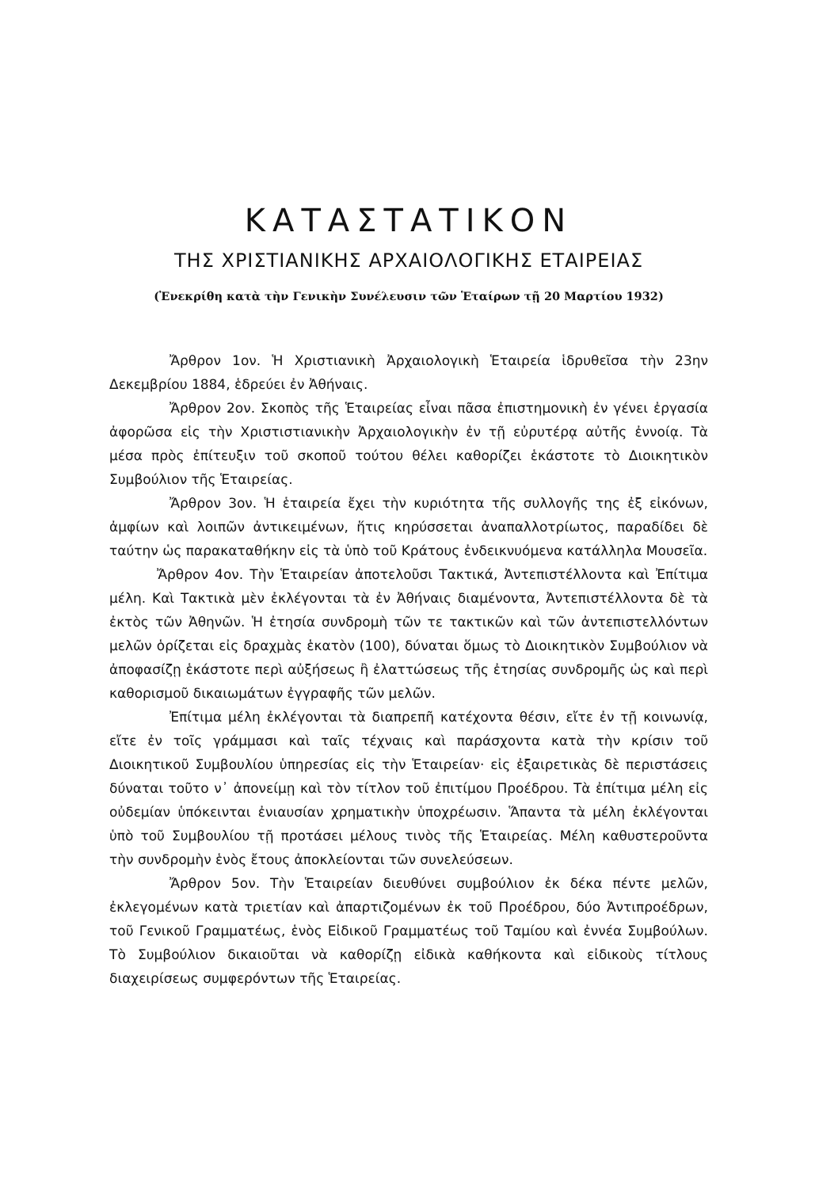ΚΑΤΑΣΤΑΤΙΚΟΝ
ΤΗΣ ΧΡΙΣΤΙΑΝΙΚΗΣ ΑΡΧΑΙΟΛΟΓΙΚΗΣ ΕΤΑΙΡΕΙΑΣ
(Ἐνεκρίθη κατὰ τὴν Γενικὴν Συνέλευσιν τῶν Ἑταίρων τῇ 20 Μαρτίου 1932)
Ἄρθρον 1ον. Ἡ Χριστιανικὴ Ἀρχαιολογικὴ Ἑταιρεία ἱδρυθεῖσα τὴν 23ην Δεκεμβρίου 1884, ἑδρεύει ἐν Ἀθήναις.
Ἄρθρον 2ον. Σκοπὸς τῆς Ἑταιρείας εἶναι πᾶσα ἐπιστημονικὴ ἐν γένει ἐργασία ἀφορῶσα εἰς τὴν Χριστιστιανικὴν Ἀρχαιολογικὴν ἐν τῇ εὐρυτέρᾳ αὐτῆς ἐννοίᾳ. Τὰ μέσα πρὸς ἐπίτευξιν τοῦ σκοποῦ τούτου θέλει καθορίζει ἑκάστοτε τὸ Διοικητικὸν Συμβούλιον τῆς Ἑταιρείας.
Ἄρθρον 3ον. Ἡ ἑταιρεία ἔχει τὴν κυριότητα τῆς συλλογῆς της ἐξ εἰκόνων, ἀμφίων καὶ λοιπῶν ἀντικειμένων, ἥτις κηρύσσεται ἀναπαλλοτρίωτος, παραδίδει δὲ ταύτην ὡς παρακαταθήκην εἰς τὰ ὑπὸ τοῦ Κράτους ἐνδεικνυόμενα κατάλληλα Μουσεῖα.
Ἄρθρον 4ον. Τὴν Ἑταιρείαν ἀποτελοῦσι Τακτικά, Ἀντεπιστέλλοντα καὶ Ἐπίτιμα μέλη. Καὶ Τακτικὰ μὲν ἐκλέγονται τὰ ἐν Ἀθήναις διαμένοντα, Ἀντεπιστέλλοντα δὲ τὰ ἐκτὸς τῶν Ἀθηνῶν. Ἡ ἐτησία συνδρομὴ τῶν τε τακτικῶν καὶ τῶν ἀντεπιστελλόντων μελῶν ὁρίζεται εἰς δραχμὰς ἑκατὸν (100), δύναται ὅμως τὸ Διοικητικὸν Συμβούλιον νὰ ἀποφασίζῃ ἑκάστοτε περὶ αὐξήσεως ἢ ἐλαττώσεως τῆς ἐτησίας συνδρομῆς ὡς καὶ περὶ καθορισμοῦ δικαιωμάτων ἐγγραφῆς τῶν μελῶν.
Ἐπίτιμα μέλη ἐκλέγονται τὰ διαπρεπῆ κατέχοντα θέσιν, εἴτε ἐν τῇ κοινωνίᾳ, εἴτε ἐν τοῖς γράμμασι καὶ ταῖς τέχναις καὶ παράσχοντα κατὰ τὴν κρίσιν τοῦ Διοικητικοῦ Συμβουλίου ὑπηρεσίας εἰς τὴν Ἑταιρείαν· εἰς ἐξαιρετικὰς δὲ περιστάσεις δύναται τοῦτο ν᾽ ἀπονείμῃ καὶ τὸν τίτλον τοῦ ἐπιτίμου Προέδρου. Τὰ ἐπίτιμα μέλη εἰς οὐδεμίαν ὑπόκεινται ἐνιαυσίαν χρηματικὴν ὑποχρέωσιν. Ἅπαντα τὰ μέλη ἐκλέγονται ὑπὸ τοῦ Συμβουλίου τῇ προτάσει μέλους τινὸς τῆς Ἑταιρείας. Μέλη καθυστεροῦντα τὴν συνδρομὴν ἑνὸς ἔτους ἀποκλείονται τῶν συνελεύσεων.
Ἄρθρον 5ον. Τὴν Ἑταιρείαν διευθύνει συμβούλιον ἐκ δέκα πέντε μελῶν, ἐκλεγομένων κατὰ τριετίαν καὶ ἀπαρτιζομένων ἐκ τοῦ Προέδρου, δύο Ἀντιπροέδρων, τοῦ Γενικοῦ Γραμματέως, ἑνὸς Εἰδικοῦ Γραμματέως τοῦ Ταμίου καὶ ἐννέα Συμβούλων. Τὸ Συμβούλιον δικαιοῦται νὰ καθορίζῃ εἰδικὰ καθήκοντα καὶ εἰδικοὺς τίτλους διαχειρίσεως συμφερόντων τῆς Ἑταιρείας.